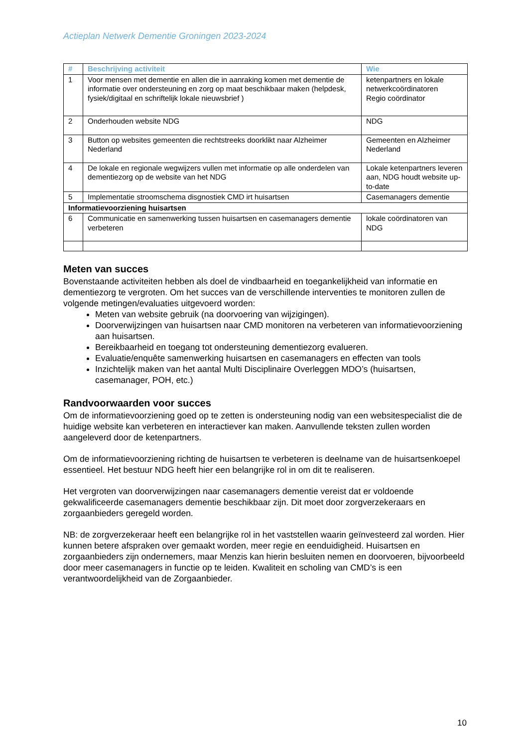Actieplan Netwerk Dementie Groningen 2023-2024
| # | Beschrijving activiteit | Wie |
| --- | --- | --- |
| 1 | Voor mensen met dementie en allen die in aanraking komen met dementie de informatie over ondersteuning en zorg op maat beschikbaar maken (helpdesk, fysiek/digitaal en schriftelijk lokale nieuwsbrief ) | ketenpartners en lokale netwerkcoördinatoren Regio coördinator |
| 2 | Onderhouden website NDG | NDG |
| 3 | Button op websites gemeenten die rechtstreeks doorklikt naar Alzheimer Nederland | Gemeenten en Alzheimer Nederland |
| 4 | De lokale en regionale wegwijzers vullen met informatie op alle onderdelen van dementiezorg op de website van het NDG | Lokale ketenpartners leveren aan, NDG houdt website up-to-date |
| 5 | Implementatie stroomschema disgnostiek CMD irt huisartsen | Casemanagers dementie |
| Informatievoorziening huisartsen | | |
| 6 | Communicatie en samenwerking tussen huisartsen en casemanagers dementie verbeteren | lokale coördinatoren van NDG |
Meten van succes
Bovenstaande activiteiten hebben als doel de vindbaarheid en toegankelijkheid van informatie en dementiezorg te vergroten. Om het succes van de verschillende interventies te monitoren zullen de volgende metingen/evaluaties uitgevoerd worden:
Meten van website gebruik (na doorvoering van wijzigingen).
Doorverwijzingen van huisartsen naar CMD monitoren na verbeteren van informatievoorziening aan huisartsen.
Bereikbaarheid en toegang tot ondersteuning dementiezorg evalueren.
Evaluatie/enquête samenwerking huisartsen en casemanagers en effecten van tools
Inzichtelijk maken van het aantal Multi Disciplinaire Overleggen MDO’s (huisartsen, casemanager, POH, etc.)
Randvoorwaarden voor succes
Om de informatievoorziening goed op te zetten is ondersteuning nodig van een websitespecialist die de huidige website kan verbeteren en interactiever kan maken. Aanvullende teksten zullen worden aangeleverd door de ketenpartners.
Om de informatievoorziening richting de huisartsen te verbeteren is deelname van de huisartsenkoepel essentieel. Het bestuur NDG heeft hier een belangrijke rol in om dit te realiseren.
Het vergroten van doorverwijzingen naar casemanagers dementie vereist dat er voldoende gekwalificeerde casemanagers dementie beschikbaar zijn. Dit moet door zorgverzekeraars en zorgaanbieders geregeld worden.
NB: de zorgverzekeraar heeft een belangrijke rol in het vaststellen waarin geïnvesteerd zal worden. Hier kunnen betere afspraken over gemaakt worden, meer regie en eenduidigheid. Huisartsen en zorgaanbieders zijn ondernemers, maar Menzis kan hierin besluiten nemen en doorvoeren, bijvoorbeeld door meer casemanagers in functie op te leiden. Kwaliteit en scholing van CMD’s is een verantwoordelijkheid van de Zorgaanbieder.
10